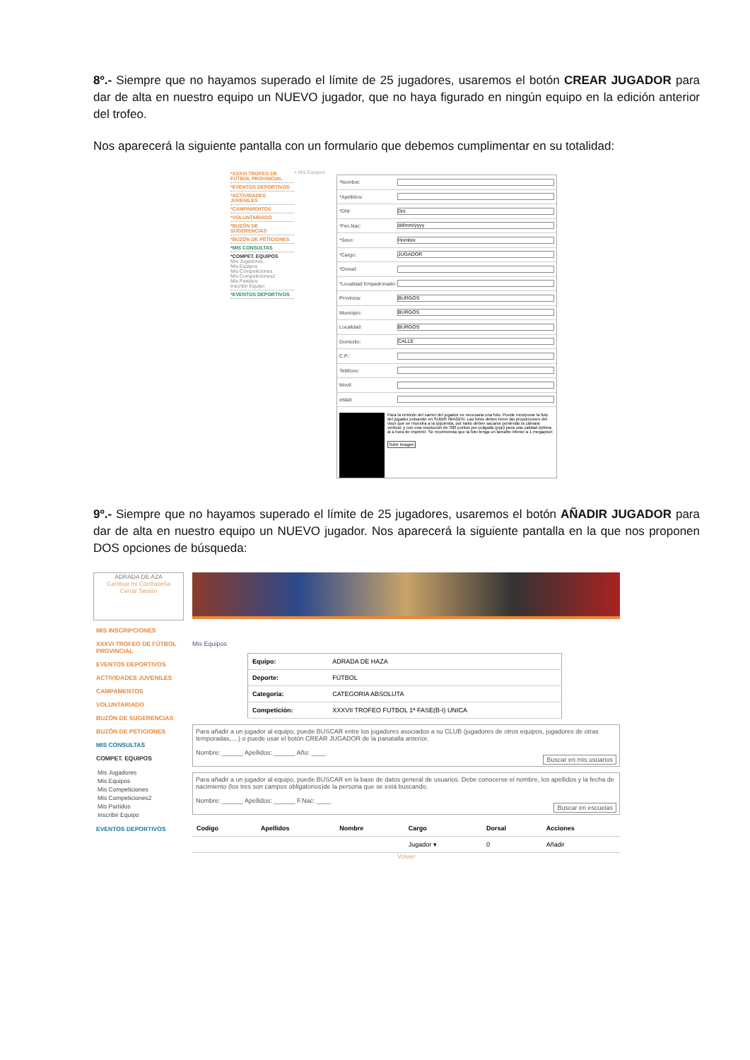8º.- Siempre que no hayamos superado el límite de 25 jugadores, usaremos el botón CREAR JUGADOR para dar de alta en nuestro equipo un NUEVO jugador, que no haya figurado en ningún equipo en la edición anterior del trofeo.
Nos aparecerá la siguiente pantalla con un formulario que debemos cumplimentar en su totalidad:
*XXXVI TROFEO DE FÚTBOL PROVINCIAL
*EVENTOS DEPORTIVOS
*ACTIVIDADES JUVENILES
*CAMPAMENTOS
*VOLUNTARIADO
*BUZÓN DE SUGERENCIAS
*BUZÓN DE PETICIONES
*MIS CONSULTAS
*COMPET. EQUIPOS
Mis Jugadores
Mis Equipos
Mis Competiciones
Mis Competiciones2
Mis Partidos
Inscribir Equipo
*EVENTOS DEPORTIVOS
» Mis Equipos
*Nombre:
*Apellidos:
*DNI: Dni
*Fec.Nac: dd/mm/yyyy
*Sexo: Hombre
*Cargo: JUGADOR
*Dorsal:
*Localidad Empadronado:
Provincia: BURGOS
Municipio: BURGOS
Localidad: BURGOS
Domicilio: CALLE
C.P.:
Teléfono:
Movil:
eMail:
Para la emisión del carnet del jugador es necesaria una foto. Puede incorporar la foto del jugador pulsando en SUBIR IMAGEN. Las fotos deben tener las proporciones del visor que se muestra a la izquierda, por tanto deben sacarse poniendo la cámara vertical, y con una resolución de 300 puntos por pulgada (ppp) para una calidad óptima al a hora de imprimir. Se recomienda que la foto tenga un tamaño inferior a 1 megapixel
Subir Imagen
9º.- Siempre que no hayamos superado el límite de 25 jugadores, usaremos el botón AÑADIR JUGADOR para dar de alta en nuestro equipo un NUEVO jugador. Nos aparecerá la siguiente pantalla en la que nos proponen DOS opciones de búsqueda:
ADRADA DE AZA
Cambiar mi Contraseña
Cerrar Sesión
MIS INSCRIPCIONES
XXXVI TROFEO DE FÚTBOL PROVINCIAL
EVENTOS DEPORTIVOS
ACTIVIDADES JUVENILES
CAMPAMENTOS
VOLUNTARIADO
BUZÓN DE SUGERENCIAS
BUZÓN DE PETICIONES
MIS CONSULTAS
COMPET. EQUIPOS
Mis Jugadores
Mis Equipos
Mis Competiciones
Mis Competiciones2
Mis Partidos
Inscribir Equipo
EVENTOS DEPORTIVOS
Mis Equipos
| Equipo: | ADRADA DE HAZA |
| Deporte: | FÚTBOL |
| Categoría: | CATEGORIA ABSOLUTA |
| Competición: | XXXVII TROFEO FUTBOL 1ª FASE(B-I) UNICA |
Para añadir a un jugador al equipo, puede BUSCAR entre los jugadores asociados a su CLUB (jugadores de otros equipos, jugadores de otras temporadas,....) o puede usar el botón CREAR JUGADOR de la panatalla anterior.
Nombre: ______ Apellidos: ______ Año: ____
Buscar en mis usuarios
Para añadir a un jugador al equipo, puede BUSCAR en la base de datos general de usuarios. Debe conocerse el nombre, los apellidos y la fecha de nacimiento (los tres son campos obligatorios)de la persona que se está buscando.
Nombre: ______ Apellidos: ______ F.Nac: ____
Buscar en escuelas
| Codigo | Apellidos | Nombre | Cargo | Dorsal | Acciones |
| --- | --- | --- | --- | --- | --- |
| | | | Jugador ▾ | 0 | Añadir |
Volver